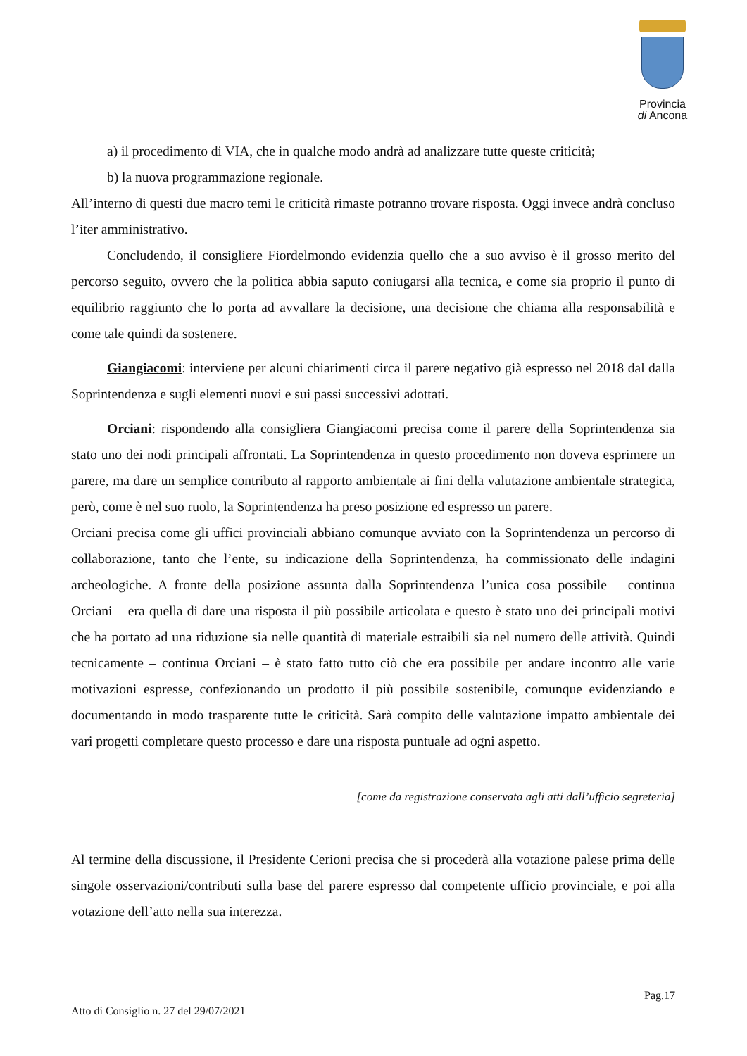Provincia
di Ancona
a) il procedimento di VIA, che in qualche modo andrà ad analizzare tutte queste criticità;
b) la nuova programmazione regionale.
All’interno di questi due macro temi le criticità rimaste potranno trovare risposta. Oggi invece andrà concluso l’iter amministrativo.
Concludendo, il consigliere Fiordelmondo evidenzia quello che a suo avviso è il grosso merito del percorso seguito, ovvero che la politica abbia saputo coniugarsi alla tecnica, e come sia proprio il punto di equilibrio raggiunto che lo porta ad avvallare la decisione, una decisione che chiama alla responsabilità e come tale quindi da sostenere.
Giangiacomi: interviene per alcuni chiarimenti circa il parere negativo già espresso nel 2018 dal dalla Soprintendenza e sugli elementi nuovi e sui passi successivi adottati.
Orciani: rispondendo alla consigliera Giangiacomi precisa come il parere della Soprintendenza sia stato uno dei nodi principali affrontati. La Soprintendenza in questo procedimento non doveva esprimere un parere, ma dare un semplice contributo al rapporto ambientale ai fini della valutazione ambientale strategica, però, come è nel suo ruolo, la Soprintendenza ha preso posizione ed espresso un parere.
Orciani precisa come gli uffici provinciali abbiano comunque avviato con la Soprintendenza un percorso di collaborazione, tanto che l’ente, su indicazione della Soprintendenza, ha commissionato delle indagini archeologiche. A fronte della posizione assunta dalla Soprintendenza l’unica cosa possibile – continua Orciani – era quella di dare una risposta il più possibile articolata e questo è stato uno dei principali motivi che ha portato ad una riduzione sia nelle quantità di materiale estraibili sia nel numero delle attività. Quindi tecnicamente – continua Orciani – è stato fatto tutto ciò che era possibile per andare incontro alle varie motivazioni espresse, confezionando un prodotto il più possibile sostenibile, comunque evidenziando e documentando in modo trasparente tutte le criticità. Sarà compito delle valutazione impatto ambientale dei vari progetti completare questo processo e dare una risposta puntuale ad ogni aspetto.
[come da registrazione conservata agli atti dall’ufficio segreteria]
Al termine della discussione, il Presidente Cerioni precisa che si procederà alla votazione palese prima delle singole osservazioni/contributi sulla base del parere espresso dal competente ufficio provinciale, e poi alla votazione dell’atto nella sua interezza.
Pag.17
Atto di Consiglio n. 27 del 29/07/2021